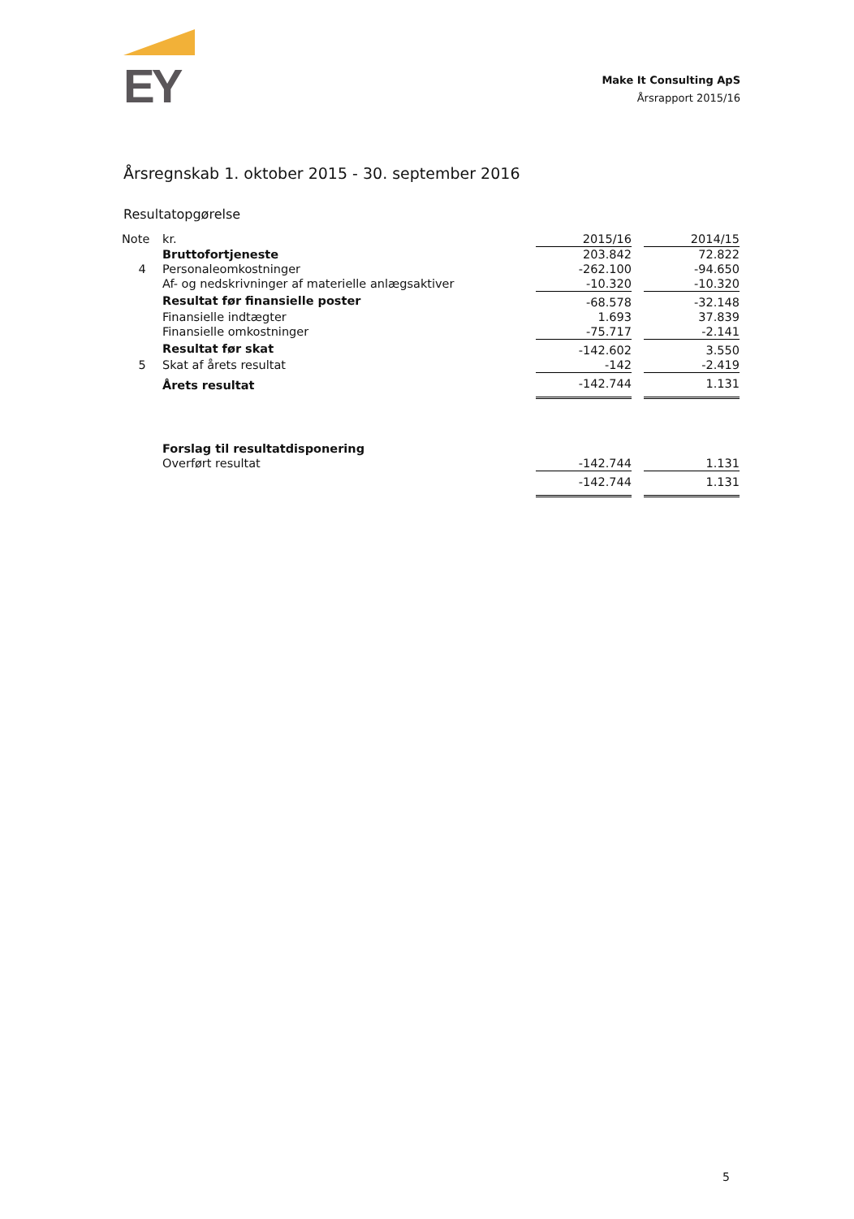EY
Make It Consulting ApS
Årsrapport 2015/16
Årsregnskab 1. oktober 2015 - 30. september 2016
Resultatopgørelse
| Note | kr. | 2015/16 | | 2014/15 |
| --- | --- | --- | --- | --- |
| | Bruttofortjeneste | 203.842 | | 72.822 |
| 4 | Personaleomkostninger | -262.100 | | -94.650 |
| | Af- og nedskrivninger af materielle anlægsaktiver | -10.320 | | -10.320 |
| | Resultat før finansielle poster | -68.578 | | -32.148 |
| | Finansielle indtægter | 1.693 | | 37.839 |
| | Finansielle omkostninger | -75.717 | | -2.141 |
| | Resultat før skat | -142.602 | | 3.550 |
| 5 | Skat af årets resultat | -142 | | -2.419 |
| | Årets resultat | -142.744 | | 1.131 |
| | Forslag til resultatdisponering | | | |
| | Overført resultat | -142.744 | | 1.131 |
| | | -142.744 | | 1.131 |
5